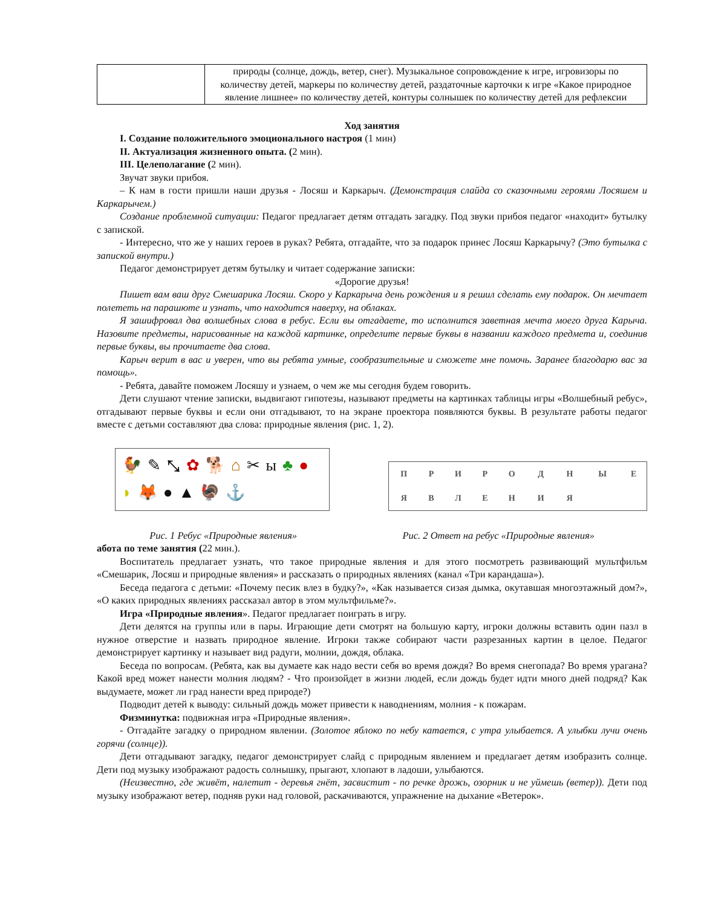| | природы (солнце, дождь, ветер, снег). Музыкальное сопровождение к игре, игровизоры по количеству детей, маркеры по количеству детей, раздаточные карточки к игре «Какое природное явление лишнее» по количеству детей, контуры солнышек по количеству детей для рефлексии |
Ход занятия
I. Создание положительного эмоционального настроя (1 мин)
II. Актуализация жизненного опыта. (2 мин).
III. Целеполагание (2 мин).
Звучат звуки прибоя.
– К нам в гости пришли наши друзья - Лосяш и Каркарыч. (Демонстрация слайда со сказочными героями Лосяшем и Каркарычем.)
Создание проблемной ситуации: Педагог предлагает детям отгадать загадку. Под звуки прибоя педагог «находит» бутылку с запиской.
- Интересно, что же у наших героев в руках? Ребята, отгадайте, что за подарок принес Лосяш Каркарычу? (Это бутылка с запиской внутри.)
Педагог демонстрирует детям бутылку и читает содержание записки:
«Дорогие друзья!
Пишет вам ваш друг Смешарика Лосяш. Скоро у Каркарыча день рождения и я решил сделать ему подарок. Он мечтает полететь на парашюте и узнать, что находится наверху, на облаках.
Я зашифровал два волшебных слова в ребус. Если вы отгадаете, то исполнится заветная мечта моего друга Карыча. Назовите предметы, нарисованные на каждой картинке, определите первые буквы в названии каждого предмета и, соединив первые буквы, вы прочитаете два слова.
Карыч верит в вас и уверен, что вы ребята умные, сообразительные и сможете мне помочь. Заранее благодарю вас за помощь».
- Ребята, давайте поможем Лосяшу и узнаем, о чем же мы сегодня будем говорить.
Дети слушают чтение записки, выдвигают гипотезы, называют предметы на картинках таблицы игры «Волшебный ребус», отгадывают первые буквы и если они отгадывают, то на экране проектора появляются буквы. В результате работы педагог вместе с детьми составляют два слова: природные явления (рис. 1, 2).
🐓 ✎ ⤡ ✿ 🐕 ⌂ ✂ ы ♣ ● ◗ 🦊 ● ▲ 🦃 ⚓
| П | Р | И | Р | О | Д | Н | Ы | Е |
| Я | В | Л | Е | Н | И | Я | | |
Рис. 1 Ребус «Природные явления» Рис. 2 Ответ на ребус «Природные явления»
абота по теме занятия (22 мин.).
Воспитатель предлагает узнать, что такое природные явления и для этого посмотреть развивающий мультфильм «Смешарик, Лосяш и природные явления» и рассказать о природных явлениях (канал «Три карандаша»).
Беседа педагога с детьми: «Почему песик влез в будку?», «Как называется сизая дымка, окутавшая многоэтажный дом?», «О каких природных явлениях рассказал автор в этом мультфильме?».
Игра «Природные явления». Педагог предлагает поиграть в игру.
Дети делятся на группы или в пары. Играющие дети смотрят на большую карту, игроки должны вставить один пазл в нужное отверстие и назвать природное явление. Игроки также собирают части разрезанных картин в целое. Педагог демонстрирует картинку и называет вид радуги, молнии, дождя, облака.
Беседа по вопросам. (Ребята, как вы думаете как надо вести себя во время дождя? Во время снегопада? Во время урагана? Какой вред может нанести молния людям? - Что произойдет в жизни людей, если дождь будет идти много дней подряд? Как выдумаете, может ли град нанести вред природе?)
Подводит детей к выводу: сильный дождь может привести к наводнениям, молния - к пожарам.
Физминутка: подвижная игра «Природные явления».
- Отгадайте загадку о природном явлении. (Золотое яблоко по небу катается, с утра улыбается. А улыбки лучи очень горячи (солнце)).
Дети отгадывают загадку, педагог демонстрирует слайд с природным явлением и предлагает детям изобразить солнце. Дети под музыку изображают радость солнышку, прыгают, хлопают в ладоши, улыбаются.
(Неизвестно, где живёт, налетит - деревья гнёт, засвистит - по речке дрожь, озорник и не уймешь (ветер)). Дети под музыку изображают ветер, подняв руки над головой, раскачиваются, упражнение на дыхание «Ветерок».